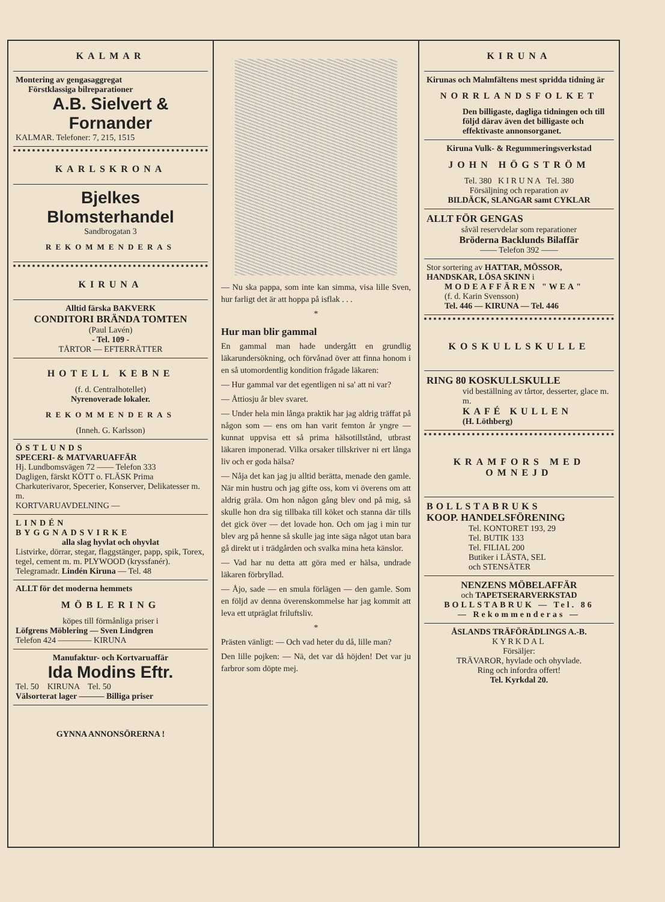KALMAR
Montering av gengasaggregat
Förstklassiga bilreparationer
A.B. Sielvert & Fornander
KALMAR. Telefoner: 7, 215, 1515
KARLSKRONA
Bjelkes Blomsterhandel
Sandbrogatan 3
REKOMMENDERAS
KIRUNA
Alltid färska BAKVERK
CONDITORI BRÄNDA TOMTEN
(Paul Lavén)
- Tel. 109 -
TÅRTOR — EFTERRÄTTER
HOTELL KEBNE
(f. d. Centralhotellet)
Nyrenoverade lokaler.
REKOMMENDERAS
(Inneh. G. Karlsson)
ÖSTLUNDS
SPECERI- & MATVARUAFFÄR
Hj. Lundbomsvägen 72 —— Telefon 333
Dagligen, färskt KÖTT o. FLÄSK Prima Charkuterivaror, Specerier, Konserver, Delikatesser m. m.
KORTVARUAVDELNING —
LINDÉN
BYGGNADSVIRKE
alla slag hyvlat och ohyvlat
Listvirke, dörrar, stegar, flaggstänger, papp, spik, Torex, tegel, cement m. m. PLYWOOD (kryssfanér).
Telegramadr. Lindén Kiruna — Tel. 48
ALLT för det moderna hemmets
MÖBLERING
köpes till förmånliga priser i
Löfgrens Möblering — Sven Lindgren
Telefon 424 ———— KIRUNA
Manufaktur- och Kortvaruaffär
Ida Modins Eftr.
Tel. 50 KIRUNA Tel. 50
Välsorterat lager ——— Billiga priser
GYNNA ANNONSÖRERNA !
— Nu ska pappa, som inte kan simma, visa lille Sven, hur farligt det är att hoppa på isflak . . .
*
Hur man blir gammal
En gammal man hade undergått en grundlig läkarundersökning, och förvånad över att finna honom i en så utomordentlig kondition frågade läkaren:
— Hur gammal var det egentligen ni sa' att ni var?
— Åttiosju år blev svaret.
— Under hela min långa praktik har jag aldrig träffat på någon som — ens om han varit femton år yngre — kunnat uppvisa ett så prima hälsotillstånd, utbrast läkaren imponerad. Vilka orsaker tillskriver ni ert långa liv och er goda hälsa?
— Nåja det kan jag ju alltid berätta, menade den gamle. När min hustru och jag gifte oss, kom vi överens om att aldrig gräla. Om hon någon gång blev ond på mig, så skulle hon dra sig tillbaka till köket och stanna där tills det gick över — det lovade hon. Och om jag i min tur blev arg på henne så skulle jag inte säga något utan bara gå direkt ut i trädgården och svalka mina heta känslor.
— Vad har nu detta att göra med er hälsa, undrade läkaren förbryllad.
— Åjo, sade — en smula förlägen — den gamle. Som en följd av denna överenskommelse har jag kommit att leva ett utpräglat friluftsliv.
*
Prästen vänligt: — Och vad heter du då, lille man?
Den lille pojken: — Nä, det var då höjden! Det var ju farbror som döpte mej.
KIRUNA
Kirunas och Malmfältens mest spridda tidning är
NORRLANDSFOLKET
Den billigaste, dagliga tidningen och till följd därav även det billigaste och effektivaste annonsorganet.
Kiruna Vulk- & Regummeringsverkstad
JOHN HÖGSTRÖM
Tel. 380 K I R U N A Tel. 380
Försäljning och reparation av
BILDÄCK, SLANGAR samt CYKLAR
ALLT FÖR GENGAS
såväl reservdelar som reparationer
Bröderna Backlunds Bilaffär
—— Telefon 392 ——
Stor sortering av HATTAR, MÖSSOR, HANDSKAR, LÖSA SKINN i
MODEAFFÄREN "WEA"
(f. d. Karin Svensson)
Tel. 446 — KIRUNA — Tel. 446
KOSKULLSKULLE
RING 80 KOSKULLSKULLE
vid beställning av tårtor, desserter, glace m. m.
KAFÉ KULLEN
(H. Löthberg)
KRAMFORS MED
OMNEJD
BOLLSTABRUKS
KOOP. HANDELSFÖRENING
Tel. KONTORET 193, 29
Tel. BUTIK 133
Tel. FILIAL 200
Butiker i LÄSTA, SEL
och STENSÄTER
NENZENS MÖBELAFFÄR
och TAPETSERARVERKSTAD
BOLLSTABRUK — Tel. 86
— Rekommenderas —
ÅSLANDS TRÄFÖRÄDLINGS A.-B.
KYRKDAL
Försäljer:
TRÄVAROR, hyvlade och ohyvlade.
Ring och infordra offert!
Tel. Kyrkdal 20.